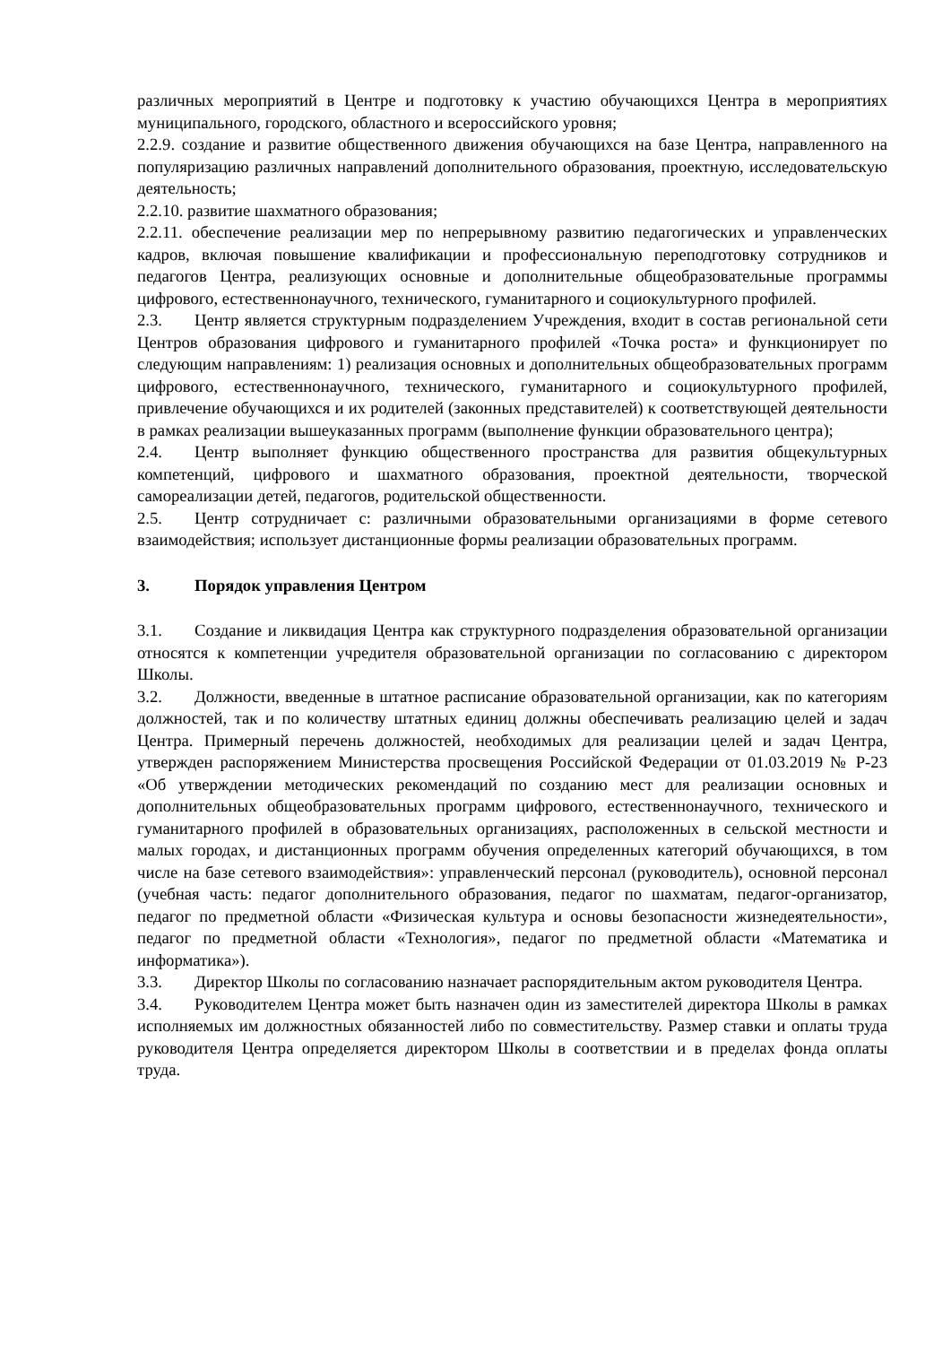различных мероприятий в Центре и подготовку к участию обучающихся Центра в мероприятиях муниципального, городского, областного и всероссийского уровня;
2.2.9. создание и развитие общественного движения обучающихся на базе Центра, направленного на популяризацию различных направлений дополнительного образования, проектную, исследовательскую деятельность;
2.2.10. развитие шахматного образования;
2.2.11. обеспечение реализации мер по непрерывному развитию педагогических и управленческих кадров, включая повышение квалификации и профессиональную переподготовку сотрудников и педагогов Центра, реализующих основные и дополнительные общеобразовательные программы цифрового, естественнонаучного, технического, гуманитарного и социокультурного профилей.
2.3. Центр является структурным подразделением Учреждения, входит в состав региональной сети Центров образования цифрового и гуманитарного профилей «Точка роста» и функционирует по следующим направлениям: 1) реализация основных и дополнительных общеобразовательных программ цифрового, естественнонаучного, технического, гуманитарного и социокультурного профилей, привлечение обучающихся и их родителей (законных представителей) к соответствующей деятельности в рамках реализации вышеуказанных программ (выполнение функции образовательного центра);
2.4. Центр выполняет функцию общественного пространства для развития общекультурных компетенций, цифрового и шахматного образования, проектной деятельности, творческой самореализации детей, педагогов, родительской общественности.
2.5. Центр сотрудничает с: различными образовательными организациями в форме сетевого взаимодействия; использует дистанционные формы реализации образовательных программ.
3. Порядок управления Центром
3.1. Создание и ликвидация Центра как структурного подразделения образовательной организации относятся к компетенции учредителя образовательной организации по согласованию с директором Школы.
3.2. Должности, введенные в штатное расписание образовательной организации, как по категориям должностей, так и по количеству штатных единиц должны обеспечивать реализацию целей и задач Центра. Примерный перечень должностей, необходимых для реализации целей и задач Центра, утвержден распоряжением Министерства просвещения Российской Федерации от 01.03.2019 № Р-23 «Об утверждении методических рекомендаций по созданию мест для реализации основных и дополнительных общеобразовательных программ цифрового, естественнонаучного, технического и гуманитарного профилей в образовательных организациях, расположенных в сельской местности и малых городах, и дистанционных программ обучения определенных категорий обучающихся, в том числе на базе сетевого взаимодействия»: управленческий персонал (руководитель), основной персонал (учебная часть: педагог дополнительного образования, педагог по шахматам, педагог-организатор, педагог по предметной области «Физическая культура и основы безопасности жизнедеятельности», педагог по предметной области «Технология», педагог по предметной области «Математика и информатика»).
3.3. Директор Школы по согласованию назначает распорядительным актом руководителя Центра.
3.4. Руководителем Центра может быть назначен один из заместителей директора Школы в рамках исполняемых им должностных обязанностей либо по совместительству. Размер ставки и оплаты труда руководителя Центра определяется директором Школы в соответствии и в пределах фонда оплаты труда.